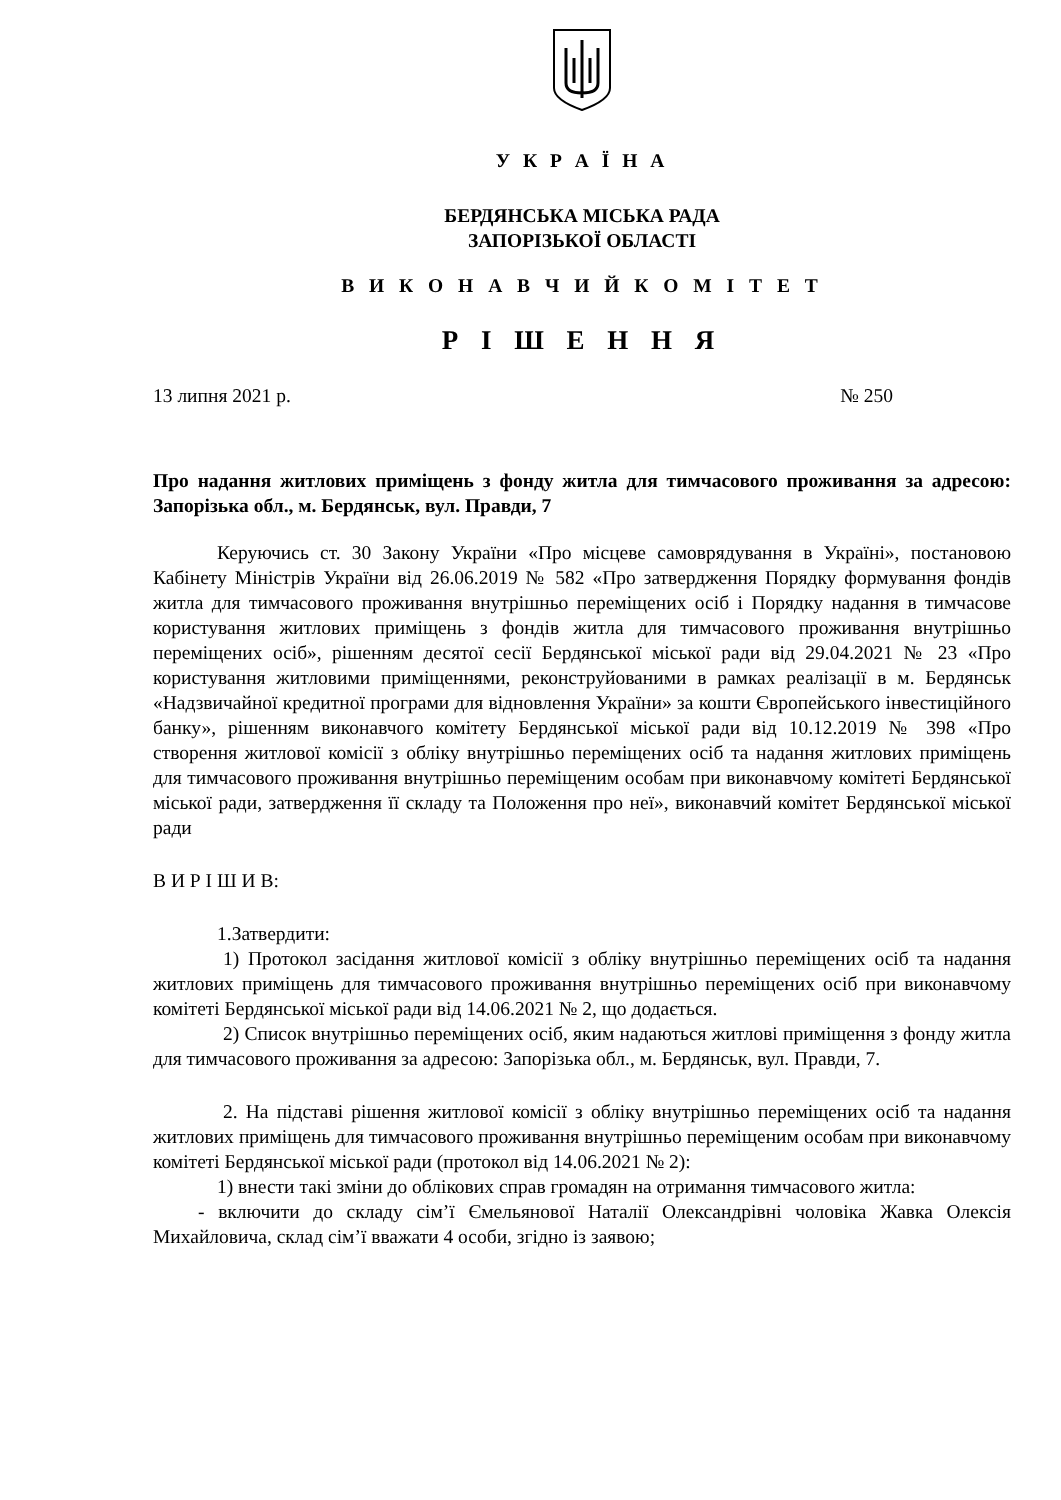У К Р А Ї Н А
БЕРДЯНСЬКА МІСЬКА РАДА
ЗАПОРІЗЬКОЇ ОБЛАСТІ
В И К О Н А В Ч И Й К О М І Т Е Т
Р І Ш Е Н Н Я
13 липня 2021 р. № 250
Про надання житлових приміщень з фонду житла для тимчасового проживання за адресою: Запорізька обл., м. Бердянськ, вул. Правди, 7
Керуючись ст. 30 Закону України «Про місцеве самоврядування в Україні», постановою Кабінету Міністрів України від 26.06.2019 № 582 «Про затвердження Порядку формування фондів житла для тимчасового проживання внутрішньо переміщених осіб і Порядку надання в тимчасове користування житлових приміщень з фондів житла для тимчасового проживання внутрішньо переміщених осіб», рішенням десятої сесії Бердянської міської ради від 29.04.2021 № 23 «Про користування житловими приміщеннями, реконструйованими в рамках реалізації в м. Бердянськ «Надзвичайної кредитної програми для відновлення України» за кошти Європейського інвестиційного банку», рішенням виконавчого комітету Бердянської міської ради від 10.12.2019 № 398 «Про створення житлової комісії з обліку внутрішньо переміщених осіб та надання житлових приміщень для тимчасового проживання внутрішньо переміщеним особам при виконавчому комітеті Бердянської міської ради, затвердження її складу та Положення про неї», виконавчий комітет Бердянської міської ради
В И Р І Ш И В:
1.Затвердити:
1) Протокол засідання житлової комісії з обліку внутрішньо переміщених осіб та надання житлових приміщень для тимчасового проживання внутрішньо переміщених осіб при виконавчому комітеті Бердянської міської ради від 14.06.2021 № 2, що додається.
2) Список внутрішньо переміщених осіб, яким надаються житлові приміщення з фонду житла для тимчасового проживання за адресою: Запорізька обл., м. Бердянськ, вул. Правди, 7.
2. На підставі рішення житлової комісії з обліку внутрішньо переміщених осіб та надання житлових приміщень для тимчасового проживання внутрішньо переміщеним особам при виконавчому комітеті Бердянської міської ради (протокол від 14.06.2021 № 2):
1) внести такі зміни до облікових справ громадян на отримання тимчасового житла:
- включити до складу сім’ї Ємельянової Наталії Олександрівні чоловіка Жавка Олексія Михайловича, склад сім’ї вважати 4 особи, згідно із заявою;